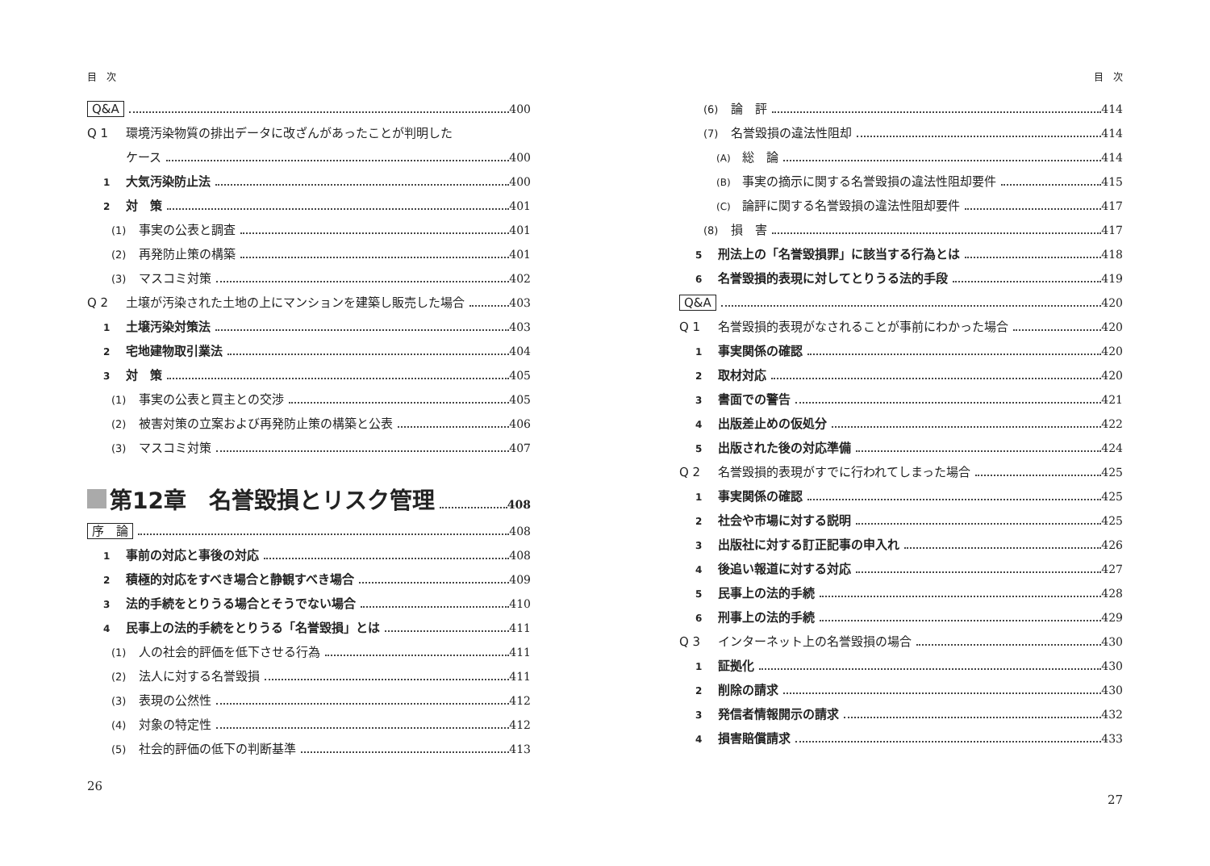目　次
Q&A 400
Q 1 環境汚染物質の排出データに改ざんがあったことが判明した
ケース 400
1 大気汚染防止法 400
2 対　策 401
(1) 事実の公表と調査 401
(2) 再発防止策の構築 401
(3) マスコミ対策 402
Q 2 土壌が汚染された土地の上にマンションを建築し販売した場合 403
1 土壌汚染対策法 403
2 宅地建物取引業法 404
3 対　策 405
(1) 事実の公表と買主との交渉 405
(2) 被害対策の立案および再発防止策の構築と公表 406
(3) マスコミ対策 407
第12章　名誉毀損とリスク管理 408
序　論 408
1 事前の対応と事後の対応 408
2 積極的対応をすべき場合と静観すべき場合 409
3 法的手続をとりうる場合とそうでない場合 410
4 民事上の法的手続をとりうる「名誉毀損」とは 411
(1) 人の社会的評価を低下させる行為 411
(2) 法人に対する名誉毀損 411
(3) 表現の公然性 412
(4) 対象の特定性 412
(5) 社会的評価の低下の判断基準 413
26
目　次
(6) 論　評 414
(7) 名誉毀損の違法性阻却 414
(A) 総　論 414
(B) 事実の摘示に関する名誉毀損の違法性阻却要件 415
(C) 論評に関する名誉毀損の違法性阻却要件 417
(8) 損　害 417
5 刑法上の「名誉毀損罪」に該当する行為とは 418
6 名誉毀損的表現に対してとりうる法的手段 419
Q&A 420
Q 1 名誉毀損的表現がなされることが事前にわかった場合 420
1 事実関係の確認 420
2 取材対応 420
3 書面での警告 421
4 出版差止めの仮処分 422
5 出版された後の対応準備 424
Q 2 名誉毀損的表現がすでに行われてしまった場合 425
1 事実関係の確認 425
2 社会や市場に対する説明 425
3 出版社に対する訂正記事の申入れ 426
4 後追い報道に対する対応 427
5 民事上の法的手続 428
6 刑事上の法的手続 429
Q 3 インターネット上の名誉毀損の場合 430
1 証拠化 430
2 削除の請求 430
3 発信者情報開示の請求 432
4 損害賠償請求 433
27